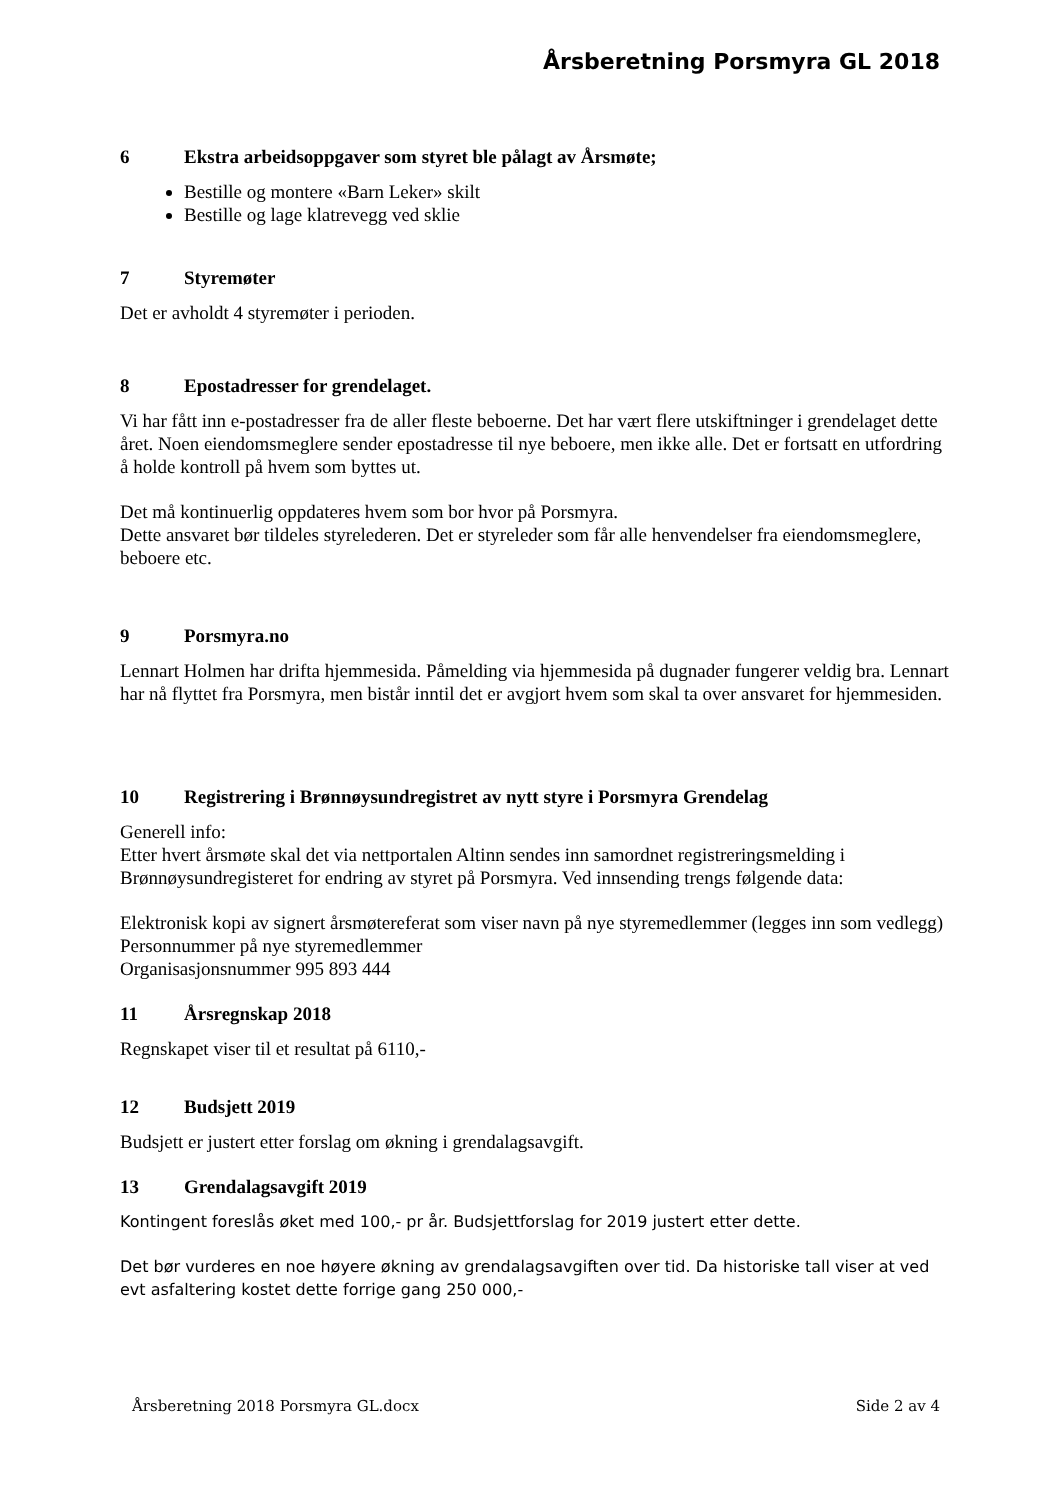Årsberetning Porsmyra GL 2018
6 Ekstra arbeidsoppgaver som styret ble pålagt av Årsmøte;
Bestille og montere «Barn Leker» skilt
Bestille og lage klatrevegg ved sklie
7 Styremøter
Det er avholdt 4 styremøter i perioden.
8 Epostadresser for grendelaget.
Vi har fått inn e-postadresser fra de aller fleste beboerne. Det har vært flere utskiftninger i grendelaget dette året. Noen eiendomsmeglere sender epostadresse til nye beboere, men ikke alle. Det er fortsatt en utfordring å holde kontroll på hvem som byttes ut.
Det må kontinuerlig oppdateres hvem som bor hvor på Porsmyra.
Dette ansvaret bør tildeles styrelederen. Det er styreleder som får alle henvendelser fra eiendomsmeglere, beboere etc.
9 Porsmyra.no
Lennart Holmen har drifta hjemmesida. Påmelding via hjemmesida på dugnader fungerer veldig bra. Lennart har nå flyttet fra Porsmyra, men bistår inntil det er avgjort hvem som skal ta over ansvaret for hjemmesiden.
10 Registrering i Brønnøysundregistret av nytt styre i Porsmyra Grendelag
Generell info:
Etter hvert årsmøte skal det via nettportalen Altinn sendes inn samordnet registreringsmelding i Brønnøysundregisteret for endring av styret på Porsmyra. Ved innsending trengs følgende data:
Elektronisk kopi av signert årsmøtereferat som viser navn på nye styremedlemmer (legges inn som vedlegg)
Personnummer på nye styremedlemmer
Organisasjonsnummer 995 893 444
11 Årsregnskap 2018
Regnskapet viser til et resultat på 6110,-
12 Budsjett 2019
Budsjett er justert etter forslag om økning i grendalagsavgift.
13 Grendalagsavgift 2019
Kontingent foreslås øket med 100,- pr år. Budsjettforslag for 2019 justert etter dette.
Det bør vurderes en noe høyere økning av grendalagsavgiften over tid. Da historiske tall viser at ved evt asfaltering kostet dette forrige gang 250 000,-
Årsberetning 2018 Porsmyra GL.docx Side 2 av 4